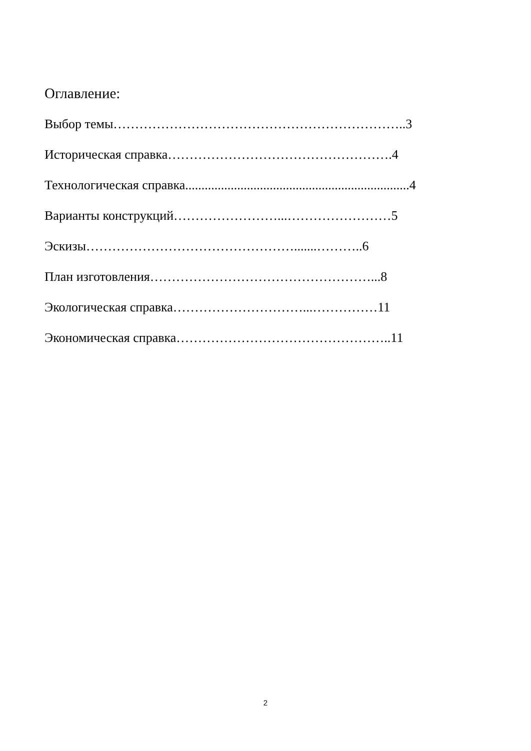Оглавление:
Выбор темы…………………………………………………………..3
Историческая справка…………………………………………….4
Технологическая справка.....................................................................4
Варианты конструкций……………………...……………………5
Эскизы………………………………………….......………..6
План изготовления……………………………………………...8
Экологическая справка…………………………...……………11
Экономическая справка…………………………………………..11
2